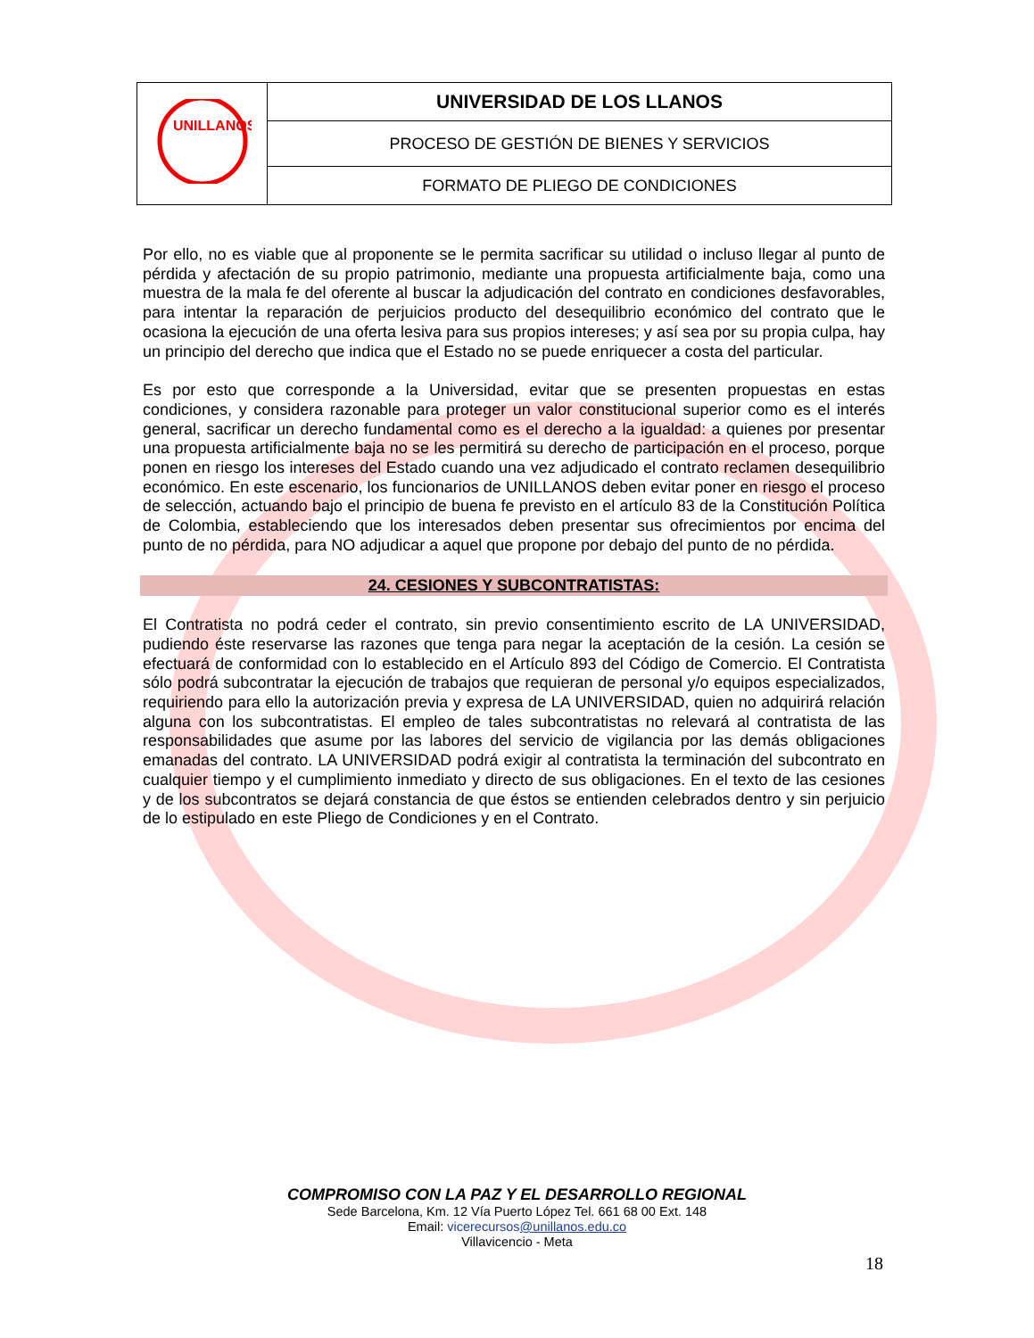| UNILLANOS | UNIVERSIDAD DE LOS LLANOS |
| | PROCESO DE GESTIÓN DE BIENES Y SERVICIOS |
| | FORMATO DE PLIEGO DE CONDICIONES |
Por ello, no es viable que al proponente se le permita sacrificar su utilidad o incluso llegar al punto de pérdida y afectación de su propio patrimonio, mediante una propuesta artificialmente baja, como una muestra de la mala fe del oferente al buscar la adjudicación del contrato en condiciones desfavorables, para intentar la reparación de perjuicios producto del desequilibrio económico del contrato que le ocasiona la ejecución de una oferta lesiva para sus propios intereses; y así sea por su propia culpa, hay un principio del derecho que indica que el Estado no se puede enriquecer a costa del particular.
Es por esto que corresponde a la Universidad, evitar que se presenten propuestas en estas condiciones, y considera razonable para proteger un valor constitucional superior como es el interés general, sacrificar un derecho fundamental como es el derecho a la igualdad: a quienes por presentar una propuesta artificialmente baja no se les permitirá su derecho de participación en el proceso, porque ponen en riesgo los intereses del Estado cuando una vez adjudicado el contrato reclamen desequilibrio económico. En este escenario, los funcionarios de UNILLANOS deben evitar poner en riesgo el proceso de selección, actuando bajo el principio de buena fe previsto en el artículo 83 de la Constitución Política de Colombia, estableciendo que los interesados deben presentar sus ofrecimientos por encima del punto de no pérdida, para NO adjudicar a aquel que propone por debajo del punto de no pérdida.
24. CESIONES Y SUBCONTRATISTAS:
El Contratista no podrá ceder el contrato, sin previo consentimiento escrito de LA UNIVERSIDAD, pudiendo éste reservarse las razones que tenga para negar la aceptación de la cesión. La cesión se efectuará de conformidad con lo establecido en el Artículo 893 del Código de Comercio. El Contratista sólo podrá subcontratar la ejecución de trabajos que requieran de personal y/o equipos especializados, requiriendo para ello la autorización previa y expresa de LA UNIVERSIDAD, quien no adquirirá relación alguna con los subcontratistas. El empleo de tales subcontratistas no relevará al contratista de las responsabilidades que asume por las labores del servicio de vigilancia por las demás obligaciones emanadas del contrato. LA UNIVERSIDAD podrá exigir al contratista la terminación del subcontrato en cualquier tiempo y el cumplimiento inmediato y directo de sus obligaciones. En el texto de las cesiones y de los subcontratos se dejará constancia de que éstos se entienden celebrados dentro y sin perjuicio de lo estipulado en este Pliego de Condiciones y en el Contrato.
COMPROMISO CON LA PAZ Y EL DESARROLLO REGIONAL
Sede Barcelona, Km. 12 Vía Puerto López Tel. 661 68 00 Ext. 148
Email: vicerecursos@unillanos.edu.co
Villavicencio - Meta
18